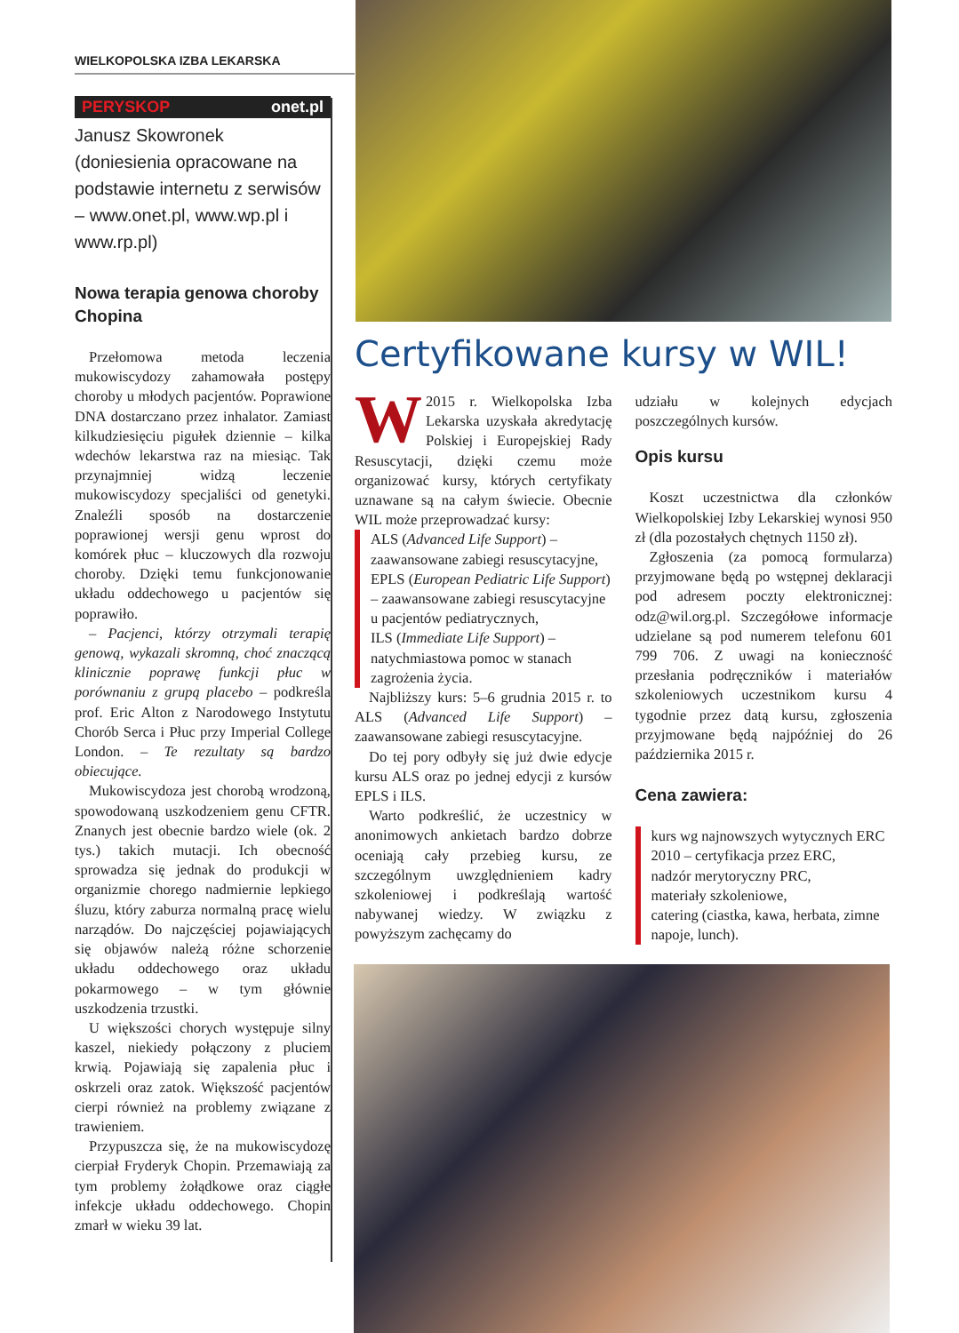WIELKOPOLSKA IZBA LEKARSKA
PERYSKOP onet.pl
Janusz Skowronek
(doniesienia opracowane na podstawie internetu z serwisów – www.onet.pl, www.wp.pl i www.rp.pl)
Nowa terapia genowa choroby Chopina
Przełomowa metoda leczenia mukowiscydozy zahamowała postępy choroby u młodych pacjentów. Poprawione DNA dostarczano przez inhalator. Zamiast kilkudziesięciu pigułek dziennie – kilka wdechów lekarstwa raz na miesiąc. Tak przynajmniej widzą leczenie mukowiscydozy specjaliści od genetyki. Znaleźli sposób na dostarczenie poprawionej wersji genu wprost do komórek płuc – kluczowych dla rozwoju choroby. Dzięki temu funkcjonowanie układu oddechowego u pacjentów się poprawiło.
– Pacjenci, którzy otrzymali terapię genową, wykazali skromną, choć znaczącą klinicznie poprawę funkcji płuc w porównaniu z grupą placebo – podkreśla prof. Eric Alton z Narodowego Instytutu Chorób Serca i Płuc przy Imperial College London. – Te rezultaty są bardzo obiecujące.
Mukowiscydoza jest chorobą wrodzoną, spowodowaną uszkodzeniem genu CFTR. Znanych jest obecnie bardzo wiele (ok. 2 tys.) takich mutacji. Ich obecność sprowadza się jednak do produkcji w organizmie chorego nadmiernie lepkiego śluzu, który zaburza normalną pracę wielu narządów. Do najczęściej pojawiających się objawów należą różne schorzenie układu oddechowego oraz układu pokarmowego – w tym głównie uszkodzenia trzustki.
U większości chorych występuje silny kaszel, niekiedy połączony z pluciem krwią. Pojawiają się zapalenia płuc i oskrzeli oraz zatok. Większość pacjentów cierpi również na problemy związane z trawieniem.
Przypuszcza się, że na mukowiscydozę cierpiał Fryderyk Chopin. Przemawiają za tym problemy żołądkowe oraz ciągłe infekcje układu oddechowego. Chopin zmarł w wieku 39 lat.
Certyfikowane kursy w WIL!
W 2015 r. Wielkopolska Izba Lekarska uzyskała akredytację Polskiej i Europejskiej Rady Resuscytacji, dzięki czemu może organizować kursy, których certyfikaty uznawane są na całym świecie. Obecnie WIL może przeprowadzać kursy:
ALS (Advanced Life Support) – zaawansowane zabiegi resuscytacyjne,
EPLS (European Pediatric Life Support) – zaawansowane zabiegi resuscytacyjne u pacjentów pediatrycznych,
ILS (Immediate Life Support) – natychmiastowa pomoc w stanach zagrożenia życia.
Najbliższy kurs: 5–6 grudnia 2015 r. to ALS (Advanced Life Support) – zaawansowane zabiegi resuscytacyjne.
Do tej pory odbyły się już dwie edycje kursu ALS oraz po jednej edycji z kursów EPLS i ILS.
Warto podkreślić, że uczestnicy w anonimowych ankietach bardzo dobrze oceniają cały przebieg kursu, ze szczególnym uwzględnieniem kadry szkoleniowej i podkreślają wartość nabywanej wiedzy. W związku z powyższym zachęcamy do
udziału w kolejnych edycjach poszczególnych kursów.
Opis kursu
Koszt uczestnictwa dla członków Wielkopolskiej Izby Lekarskiej wynosi 950 zł (dla pozostałych chętnych 1150 zł).
Zgłoszenia (za pomocą formularza) przyjmowane będą po wstępnej deklaracji pod adresem poczty elektronicznej: odz@wil.org.pl. Szczegółowe informacje udzielane są pod numerem telefonu 601 799 706. Z uwagi na konieczność przesłania podręczników i materiałów szkoleniowych uczestnikom kursu 4 tygodnie przez datą kursu, zgłoszenia przyjmowane będą najpóźniej do 26 października 2015 r.
Cena zawiera:
kurs wg najnowszych wytycznych ERC 2010 – certyfikacja przez ERC,
nadzór merytoryczny PRC,
materiały szkoleniowe,
catering (ciastka, kawa, herbata, zimne napoje, lunch).